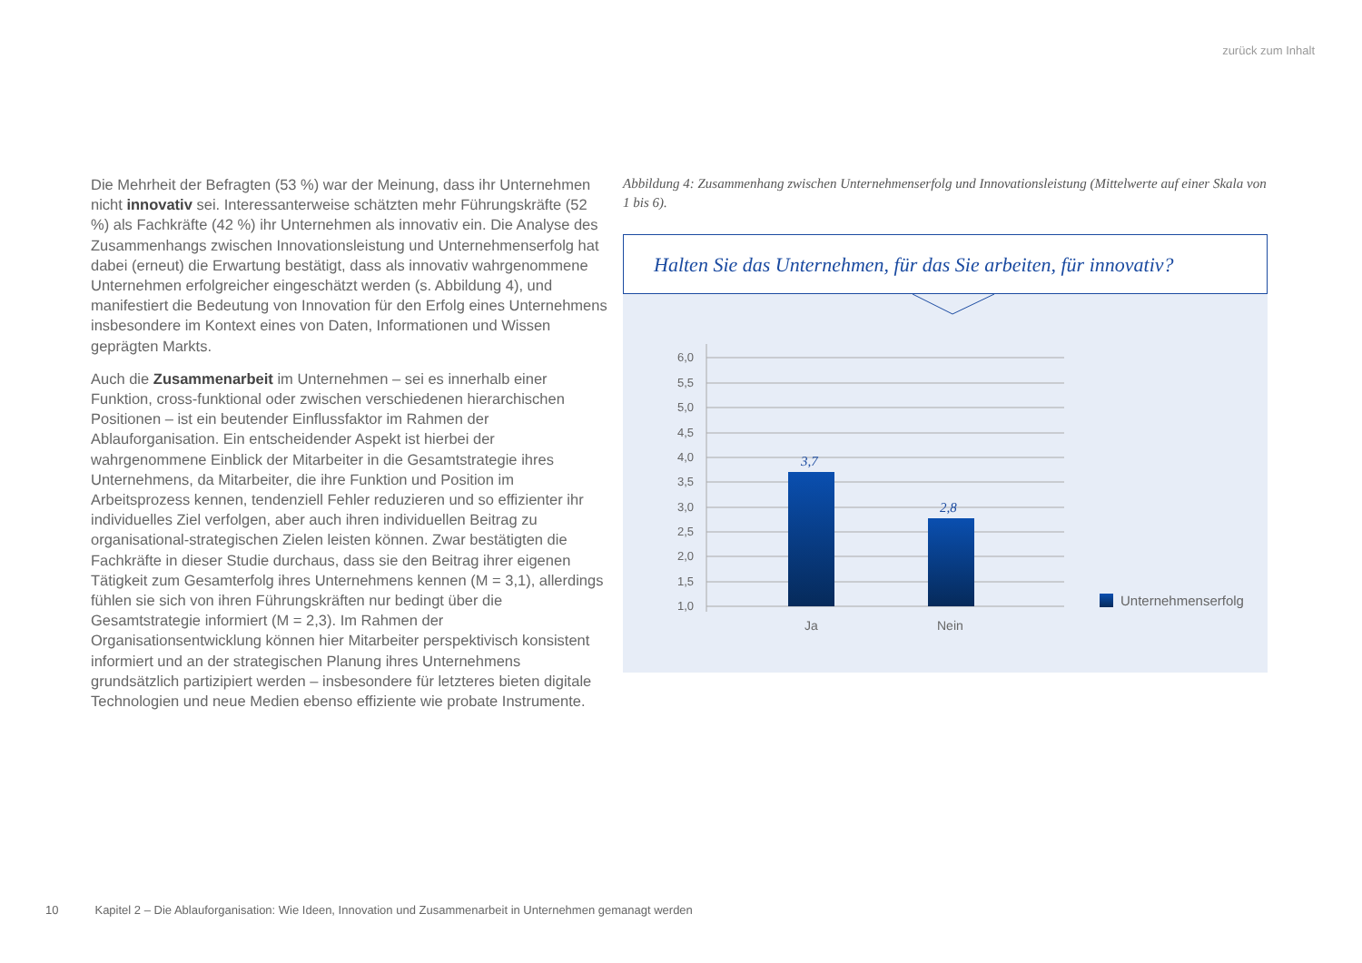zurück zum Inhalt
Die Mehrheit der Befragten (53 %) war der Meinung, dass ihr Unternehmen nicht innovativ sei. Interessanterweise schätzten mehr Führungskräfte (52 %) als Fachkräfte (42 %) ihr Unternehmen als innovativ ein. Die Analyse des Zusammenhangs zwischen Innovationsleistung und Unternehmenserfolg hat dabei (erneut) die Erwartung bestätigt, dass als innovativ wahrgenommene Unternehmen erfolgreicher eingeschätzt werden (s. Abbildung 4), und manifestiert die Bedeutung von Innovation für den Erfolg eines Unternehmens insbesondere im Kontext eines von Daten, Informationen und Wissen geprägten Markts.
Auch die Zusammenarbeit im Unternehmen – sei es innerhalb einer Funktion, cross-funktional oder zwischen verschiedenen hierarchischen Positionen – ist ein beutender Einflussfaktor im Rahmen der Ablauforganisation. Ein entscheidender Aspekt ist hierbei der wahrgenommene Einblick der Mitarbeiter in die Gesamtstrategie ihres Unternehmens, da Mitarbeiter, die ihre Funktion und Position im Arbeitsprozess kennen, tendenziell Fehler reduzieren und so effizienter ihr individuelles Ziel verfolgen, aber auch ihren individuellen Beitrag zu organisational-strategischen Zielen leisten können. Zwar bestätigten die Fachkräfte in dieser Studie durchaus, dass sie den Beitrag ihrer eigenen Tätigkeit zum Gesamterfolg ihres Unternehmens kennen (M = 3,1), allerdings fühlen sie sich von ihren Führungskräften nur bedingt über die Gesamtstrategie informiert (M = 2,3). Im Rahmen der Organisationsentwicklung können hier Mitarbeiter perspektivisch konsistent informiert und an der strategischen Planung ihres Unternehmens grundsätzlich partizipiert werden – insbesondere für letzteres bieten digitale Technologien und neue Medien ebenso effiziente wie probate Instrumente.
Abbildung 4: Zusammenhang zwischen Unternehmenserfolg und Innovationsleistung (Mittelwerte auf einer Skala von 1 bis 6).
Halten Sie das Unternehmen, für das Sie arbeiten, für innovativ?
6,0
5,5
5,0
4,5
4,0
3,5
3,0
2,5
2,0
1,5
1,0
3,7
2,8
Ja
Nein
Unternehmenserfolg
10 Kapitel 2 – Die Ablauforganisation: Wie Ideen, Innovation und Zusammenarbeit in Unternehmen gemanagt werden